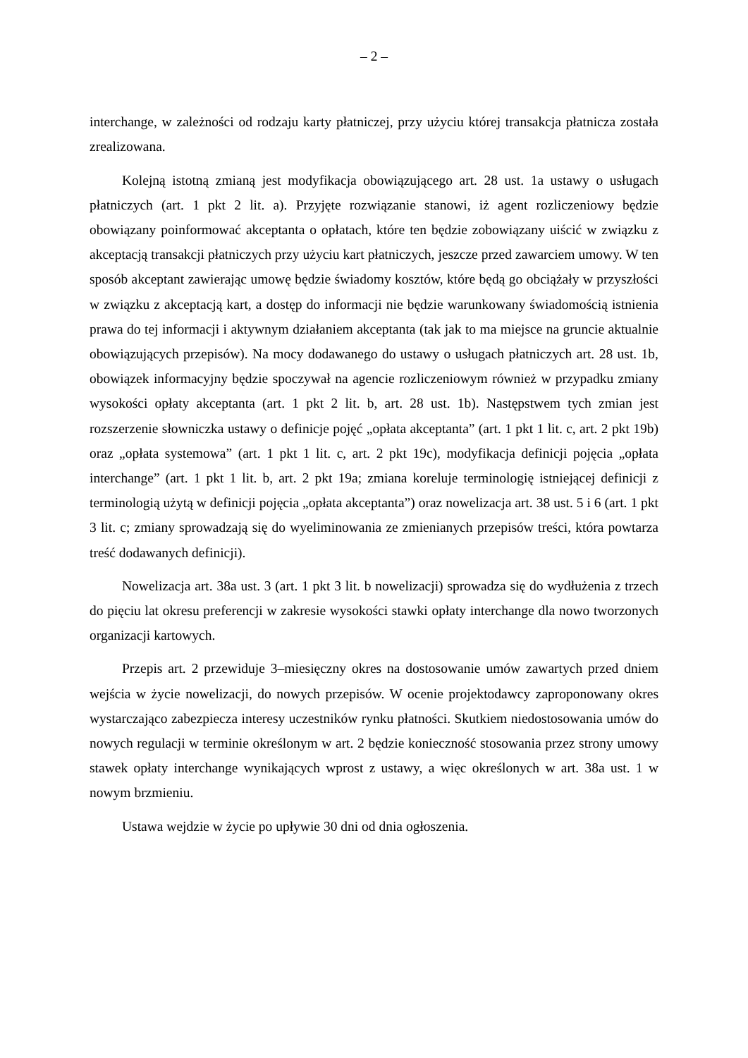– 2 –
interchange, w zależności od rodzaju karty płatniczej, przy użyciu której transakcja płatnicza została zrealizowana.
Kolejną istotną zmianą jest modyfikacja obowiązującego art. 28 ust. 1a ustawy o usługach płatniczych (art. 1 pkt 2 lit. a). Przyjęte rozwiązanie stanowi, iż agent rozliczeniowy będzie obowiązany poinformować akceptanta o opłatach, które ten będzie zobowiązany uiścić w związku z akceptacją transakcji płatniczych przy użyciu kart płatniczych, jeszcze przed zawarciem umowy. W ten sposób akceptant zawierając umowę będzie świadomy kosztów, które będą go obciążały w przyszłości w związku z akceptacją kart, a dostęp do informacji nie będzie warunkowany świadomością istnienia prawa do tej informacji i aktywnym działaniem akceptanta (tak jak to ma miejsce na gruncie aktualnie obowiązujących przepisów). Na mocy dodawanego do ustawy o usługach płatniczych art. 28 ust. 1b, obowiązek informacyjny będzie spoczywał na agencie rozliczeniowym również w przypadku zmiany wysokości opłaty akceptanta (art. 1 pkt 2 lit. b, art. 28 ust. 1b). Następstwem tych zmian jest rozszerzenie słowniczka ustawy o definicje pojęć „opłata akceptanta” (art. 1 pkt 1 lit. c, art. 2 pkt 19b) oraz „opłata systemowa” (art. 1 pkt 1 lit. c, art. 2 pkt 19c), modyfikacja definicji pojęcia „opłata interchange” (art. 1 pkt 1 lit. b, art. 2 pkt 19a; zmiana koreluje terminologię istniejącej definicji z terminologią użytą w definicji pojęcia „opłata akceptanta”) oraz nowelizacja art. 38 ust. 5 i 6 (art. 1 pkt 3 lit. c; zmiany sprowadzają się do wyeliminowania ze zmienianych przepisów treści, która powtarza treść dodawanych definicji).
Nowelizacja art. 38a ust. 3 (art. 1 pkt 3 lit. b nowelizacji) sprowadza się do wydłużenia z trzech do pięciu lat okresu preferencji w zakresie wysokości stawki opłaty interchange dla nowo tworzonych organizacji kartowych.
Przepis art. 2 przewiduje 3–miesięczny okres na dostosowanie umów zawartych przed dniem wejścia w życie nowelizacji, do nowych przepisów. W ocenie projektodawcy zaproponowany okres wystarczająco zabezpiecza interesy uczestników rynku płatności. Skutkiem niedostosowania umów do nowych regulacji w terminie określonym w art. 2 będzie konieczność stosowania przez strony umowy stawek opłaty interchange wynikających wprost z ustawy, a więc określonych w art. 38a ust. 1 w nowym brzmieniu.
Ustawa wejdzie w życie po upływie 30 dni od dnia ogłoszenia.